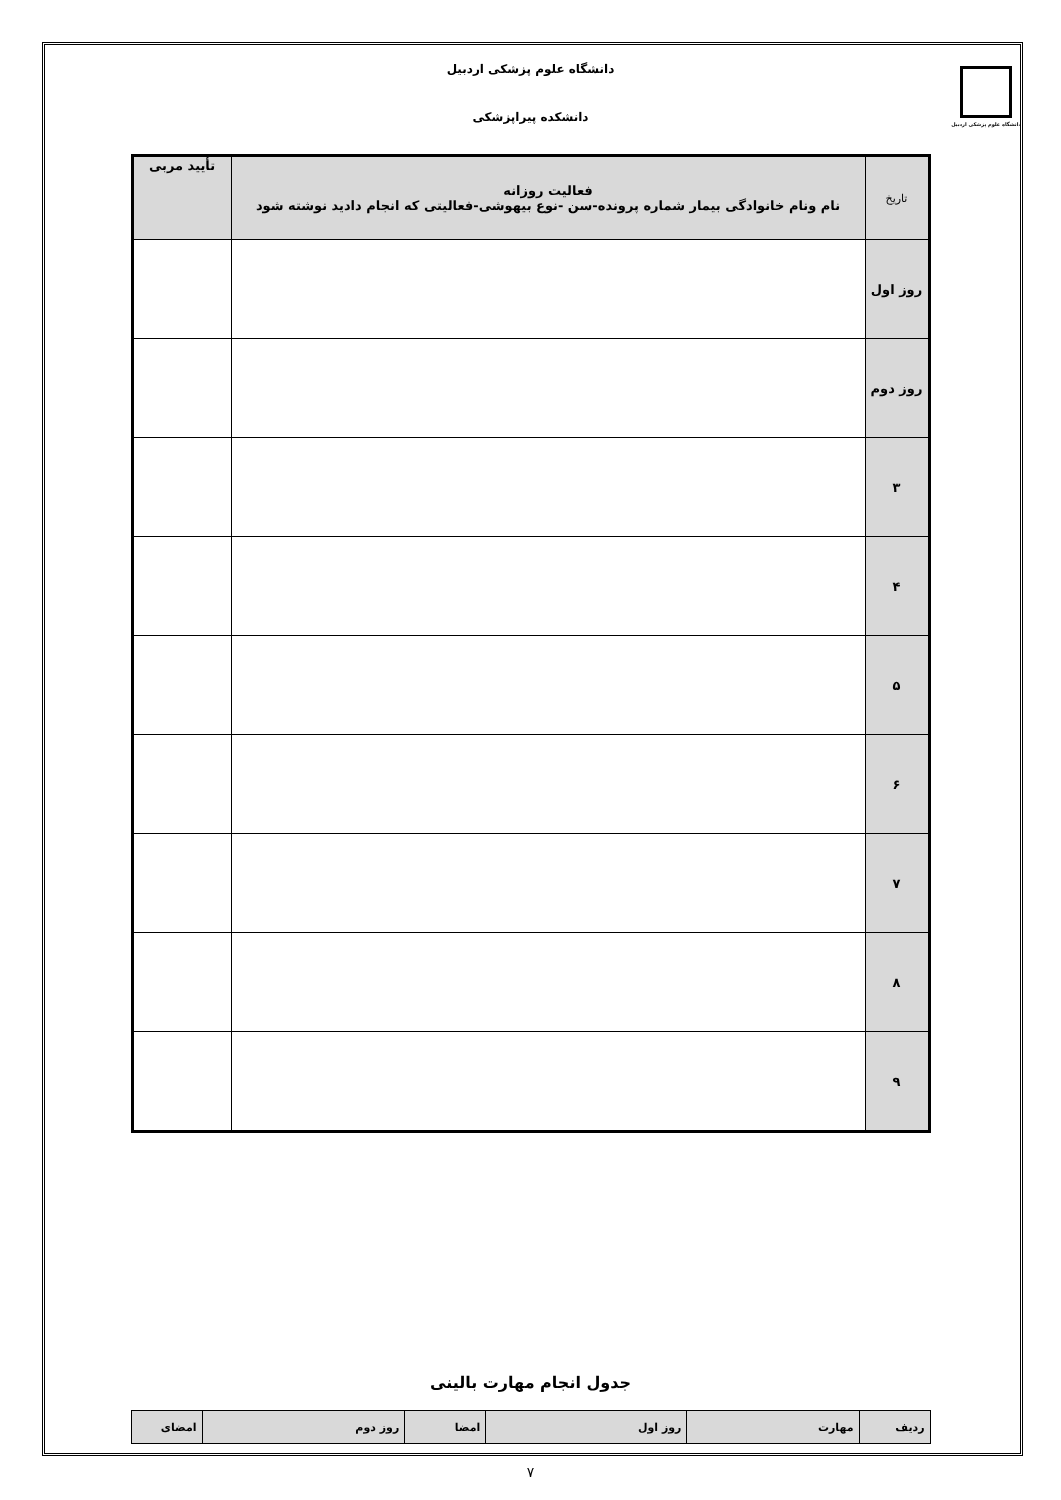دانشگاه علوم پزشکی اردبیل
دانشگاه علوم پزشکی اردبیل
دانشکده پیراپزشکی
| تاریخ | فعالیت روزانه نام ونام خانوادگی بیمار شماره پرونده-سن -نوع بیهوشی-فعالیتی که انجام دادید نوشته شود | تأیید مربی |
| --- | --- | --- |
| روز اول | | |
| روز دوم | | |
| ۳ | | |
| ۴ | | |
| ۵ | | |
| ۶ | | |
| ۷ | | |
| ۸ | | |
| ۹ | | |
جدول انجام مهارت بالینی
| ردیف | مهارت | روز اول | امضا | روز دوم | امضای |
۷